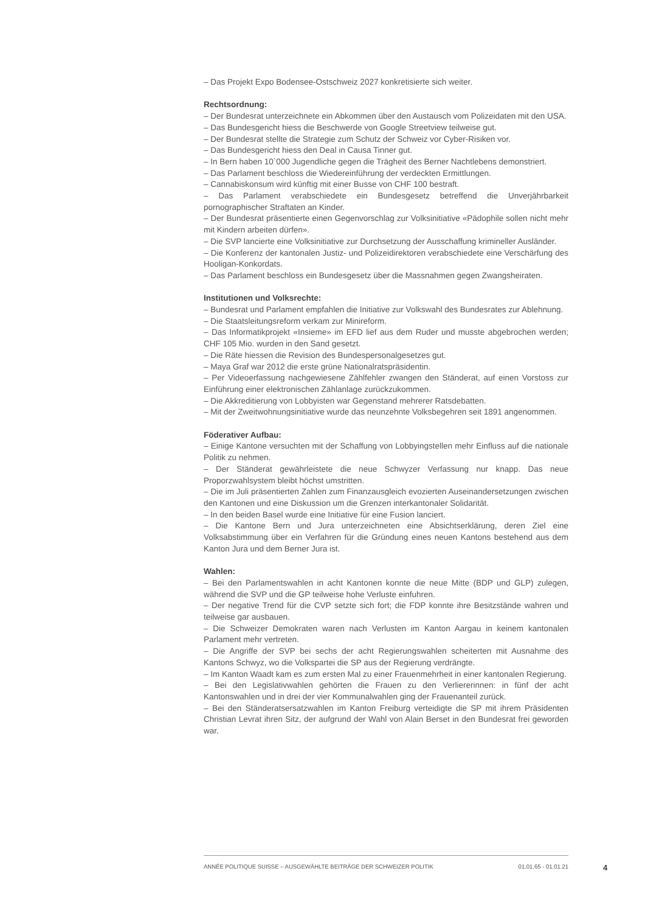– Das Projekt Expo Bodensee-Ostschweiz 2027 konkretisierte sich weiter.
Rechtsordnung:
– Der Bundesrat unterzeichnete ein Abkommen über den Austausch vom Polizeidaten mit den USA.
– Das Bundesgericht hiess die Beschwerde von Google Streetview teilweise gut.
– Der Bundesrat stellte die Strategie zum Schutz der Schweiz vor Cyber-Risiken vor.
– Das Bundesgericht hiess den Deal in Causa Tinner gut.
– In Bern haben 10`000 Jugendliche gegen die Trägheit des Berner Nachtlebens demonstriert.
– Das Parlament beschloss die Wiedereinführung der verdeckten Ermittlungen.
– Cannabiskonsum wird künftig mit einer Busse von CHF 100 bestraft.
– Das Parlament verabschiedete ein Bundesgesetz betreffend die Unverjährbarkeit pornographischer Straftaten an Kinder.
– Der Bundesrat präsentierte einen Gegenvorschlag zur Volksinitiative «Pädophile sollen nicht mehr mit Kindern arbeiten dürfen».
– Die SVP lancierte eine Volksinitiative zur Durchsetzung der Ausschaffung krimineller Ausländer.
– Die Konferenz der kantonalen Justiz- und Polizeidirektoren verabschiedete eine Verschärfung des Hooligan-Konkordats.
– Das Parlament beschloss ein Bundesgesetz über die Massnahmen gegen Zwangsheiraten.
Institutionen und Volksrechte:
– Bundesrat und Parlament empfahlen die Initiative zur Volkswahl des Bundesrates zur Ablehnung.
– Die Staatsleitungsreform verkam zur Minireform.
– Das Informatikprojekt «Insieme» im EFD lief aus dem Ruder und musste abgebrochen werden; CHF 105 Mio. wurden in den Sand gesetzt.
– Die Räte hiessen die Revision des Bundespersonalgesetzes gut.
– Maya Graf war 2012 die erste grüne Nationalratspräsidentin.
– Per Videoerfassung nachgewiesene Zählfehler zwangen den Ständerat, auf einen Vorstoss zur Einführung einer elektronischen Zählanlage zurückzukommen.
– Die Akkreditierung von Lobbyisten war Gegenstand mehrerer Ratsdebatten.
– Mit der Zweitwohnungsinitiative wurde das neunzehnte Volksbegehren seit 1891 angenommen.
Föderativer Aufbau:
– Einige Kantone versuchten mit der Schaffung von Lobbyingstellen mehr Einfluss auf die nationale Politik zu nehmen.
– Der Ständerat gewährleistete die neue Schwyzer Verfassung nur knapp. Das neue Proporzwahlsystem bleibt höchst umstritten.
– Die im Juli präsentierten Zahlen zum Finanzausgleich evozierten Auseinandersetzungen zwischen den Kantonen und eine Diskussion um die Grenzen interkantonaler Solidarität.
– In den beiden Basel wurde eine Initiative für eine Fusion lanciert.
– Die Kantone Bern und Jura unterzeichneten eine Absichtserklärung, deren Ziel eine Volksabstimmung über ein Verfahren für die Gründung eines neuen Kantons bestehend aus dem Kanton Jura und dem Berner Jura ist.
Wahlen:
– Bei den Parlamentswahlen in acht Kantonen konnte die neue Mitte (BDP und GLP) zulegen, während die SVP und die GP teilweise hohe Verluste einfuhren.
– Der negative Trend für die CVP setzte sich fort; die FDP konnte ihre Besitzstände wahren und teilweise gar ausbauen.
– Die Schweizer Demokraten waren nach Verlusten im Kanton Aargau in keinem kantonalen Parlament mehr vertreten.
– Die Angriffe der SVP bei sechs der acht Regierungswahlen scheiterten mit Ausnahme des Kantons Schwyz, wo die Volkspartei die SP aus der Regierung verdrängte.
– Im Kanton Waadt kam es zum ersten Mal zu einer Frauenmehrheit in einer kantonalen Regierung.
– Bei den Legislativwahlen gehörten die Frauen zu den Verliererinnen: in fünf der acht Kantonswahlen und in drei der vier Kommunalwahlen ging der Frauenanteil zurück.
– Bei den Ständeratsersatzwahlen im Kanton Freiburg verteidigte die SP mit ihrem Präsidenten Christian Levrat ihren Sitz, der aufgrund der Wahl von Alain Berset in den Bundesrat frei geworden war.
ANNÉE POLITIQUE SUISSE – AUSGEWÄHLTE BEITRÄGE DER SCHWEIZER POLITIK 01.01.65 - 01.01.21
4